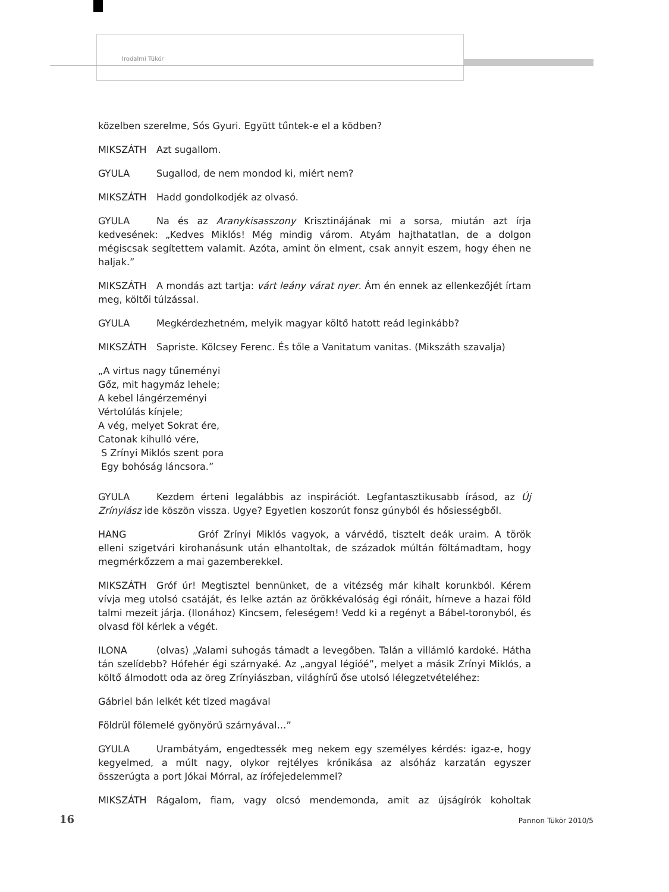Irodalmi Tükör
közelben szerelme, Sós Gyuri. Együtt tűntek-e el a ködben?
MIKSZÁTH Azt sugallom.
GYULA Sugallod, de nem mondod ki, miért nem?
MIKSZÁTH Hadd gondolkodjék az olvasó.
GYULA Na és az Aranykisasszony Krisztinájának mi a sorsa, miután azt írja kedvesének: „Kedves Miklós! Még mindig várom. Atyám hajthatatlan, de a dolgon mégiscsak segítettem valamit. Azóta, amint ön elment, csak annyit eszem, hogy éhen ne haljak.”
MIKSZÁTH A mondás azt tartja: várt leány várat nyer. Ám én ennek az ellenkezőjét írtam meg, költői túlzással.
GYULA Megkérdezhetném, melyik magyar költő hatott reád leginkább?
MIKSZÁTH Sapriste. Kölcsey Ferenc. És tőle a Vanitatum vanitas. (Mikszáth szavalja)
„A virtus nagy tűneményi
Gőz, mit hagymáz lehele;
A kebel lángérzeményi
Vértolúlás kínjele;
A vég, melyet Sokrat ére,
Catonak kihulló vére,
S Zrínyi Miklós szent pora
Egy bohóság láncsora.”
GYULA Kezdem érteni legalábbis az inspirációt. Legfantasztikusabb írásod, az Új Zrínyiász ide köszön vissza. Ugye? Egyetlen koszorút fonsz gúnyból és hősiességből.
HANG Gróf Zrínyi Miklós vagyok, a várvédő, tisztelt deák uraim. A török elleni szigetvári kirohanásunk után elhantoltak, de századok múltán föltámadtam, hogy megmérkőzzem a mai gazemberekkel.
MIKSZÁTH Gróf úr! Megtisztel bennünket, de a vitézség már kihalt korunkból. Kérem vívja meg utolsó csatáját, és lelke aztán az örökkévalóság égi rónáit, hírneve a hazai föld talmi mezeit járja. (Ilonához) Kincsem, feleségem! Vedd ki a regényt a Bábel-toronyból, és olvasd föl kérlek a végét.
ILONA (olvas) „Valami suhogás támadt a levegőben. Talán a villámló kardoké. Hátha tán szelídebb? Hófehér égi szárnyaké. Az „angyal légióé”, melyet a másik Zrínyi Miklós, a költő álmodott oda az öreg Zrínyiászban, világhírű őse utolsó lélegzetvételéhez:
Gábriel bán lelkét két tized magával
Földrül fölemelé gyönyörű szárnyával…”
GYULA Urambátyám, engedtessék meg nekem egy személyes kérdés: igaz-e, hogy kegyelmed, a múlt nagy, olykor rejtélyes krónikása az alsóház karzatán egyszer összerúgta a port Jókai Mórral, az írófejedelemmel?
MIKSZÁTH Rágalom, fiam, vagy olcsó mendemonda, amit az újságírók koholtak
16 Pannon Tükör 2010/5